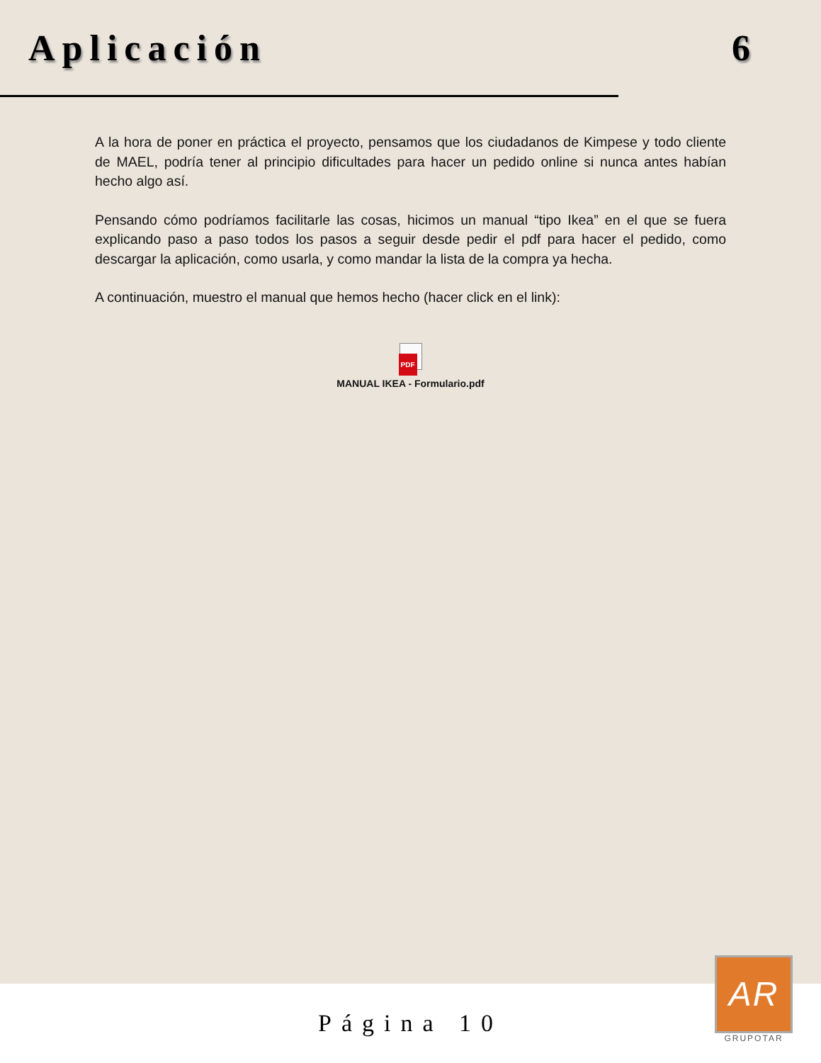Aplicación 6
A la hora de poner en práctica el proyecto, pensamos que los ciudadanos de Kimpese y todo cliente de MAEL, podría tener al principio dificultades para hacer un pedido online si nunca antes habían hecho algo así.
Pensando cómo podríamos facilitarle las cosas, hicimos un manual “tipo Ikea” en el que se fuera explicando paso a paso todos los pasos a seguir desde pedir el pdf para hacer el pedido, como descargar la aplicación, como usarla, y como mandar la lista de la compra ya hecha.
A continuación, muestro el manual que hemos hecho (hacer click en el link):
PDF
MANUAL IKEA - Formulario.pdf
Página 10
AR
GRUPOTAR